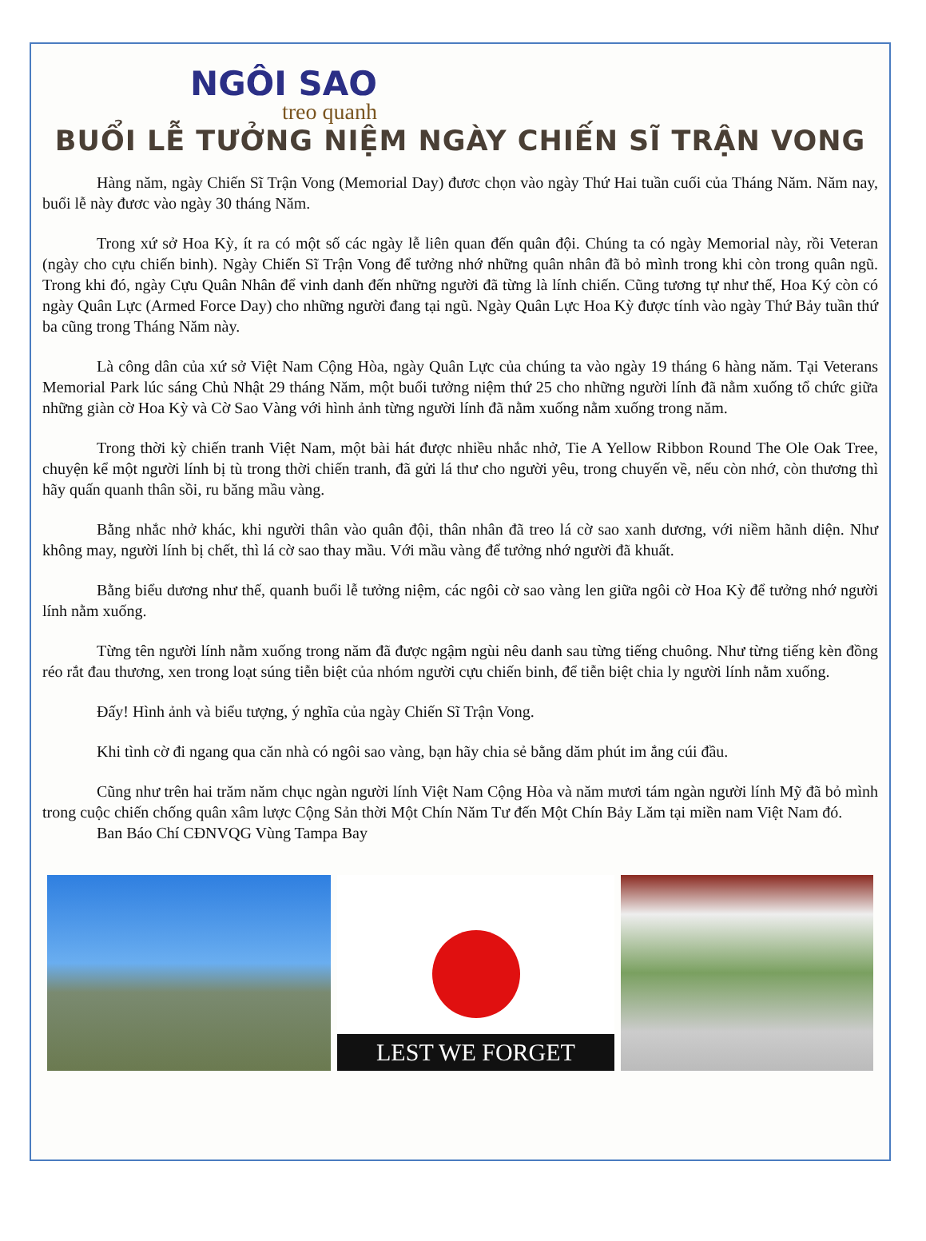NGÔI SAO
treo quanh
BUỔI LỄ TƯỞNG NIỆM NGÀY CHIẾN SĨ TRẬN VONG
Hàng năm, ngày Chiến Sĩ Trận Vong (Memorial Day) đươc chọn vào ngày Thứ Hai tuần cuối của Tháng Năm. Năm nay, buổi lễ này đươc vào ngày 30 tháng Năm.
Trong xứ sở Hoa Kỳ, ít ra có một số các ngày lễ liên quan đến quân đội. Chúng ta có ngày Memorial này, rồi Veteran (ngày cho cựu chiến binh). Ngày Chiến Sĩ Trận Vong để tưởng nhớ những quân nhân đã bỏ mình trong khi còn trong quân ngũ. Trong khi đó, ngày Cựu Quân Nhân để vinh danh đến những người đã từng là lính chiến. Cũng tương tự như thế, Hoa Ký còn có ngày Quân Lực (Armed Force Day) cho những người đang tại ngũ. Ngày Quân Lực Hoa Kỳ được tính vào ngày Thứ Bảy tuần thứ ba cũng trong Tháng Năm này.
Là công dân của xứ sở Việt Nam Cộng Hòa, ngày Quân Lực của chúng ta vào ngày 19 tháng 6 hàng năm. Tại Veterans Memorial Park lúc sáng Chủ Nhật 29 tháng Năm, một buổi tưởng niệm thứ 25 cho những người lính đã nằm xuống tổ chức giữa những giàn cờ Hoa Kỳ và Cờ Sao Vàng với hình ảnh từng người lính đã nằm xuống nằm xuống trong năm.
Trong thời kỳ chiến tranh Việt Nam, một bài hát được nhiều nhắc nhở, Tie A Yellow Ribbon Round The Ole Oak Tree, chuyện kể một người lính bị tù trong thời chiến tranh, đã gửi lá thư cho người yêu, trong chuyến về, nếu còn nhớ, còn thương thì hãy quấn quanh thân sồi, ru băng mầu vàng.
Bằng nhắc nhở khác, khi người thân vào quân đội, thân nhân đã treo lá cờ sao xanh dương, với niềm hãnh diện. Như không may, người lính bị chết, thì lá cờ sao thay mầu. Với mầu vàng để tưởng nhớ người đã khuất.
Bằng biểu dương như thế, quanh buổi lễ tưởng niệm, các ngôi cờ sao vàng len giữa ngôi cờ Hoa Kỳ để tưởng nhớ người lính nằm xuống.
Từng tên người lính nằm xuống trong năm đã được ngậm ngùi nêu danh sau từng tiếng chuông. Như từng tiếng kèn đồng réo rắt đau thương, xen trong loạt súng tiễn biệt của nhóm người cựu chiến binh, để tiễn biệt chia ly người lính nằm xuống.
Đấy! Hình ảnh và biểu tượng, ý nghĩa của ngày Chiến Sĩ Trận Vong.
Khi tình cờ đi ngang qua căn nhà có ngôi sao vàng, bạn hãy chia sẻ bằng dăm phút im ắng cúi đầu.
Cũng như trên hai trăm năm chục ngàn người lính Việt Nam Cộng Hòa và năm mươi tám ngàn người lính Mỹ đã bỏ mình trong cuộc chiến chống quân xâm lược Cộng Sản thời Một Chín Năm Tư đến Một Chín Bảy Lăm tại miền nam Việt Nam đó.
Ban Báo Chí CĐNVQG Vùng Tampa Bay
LEST WE FORGET